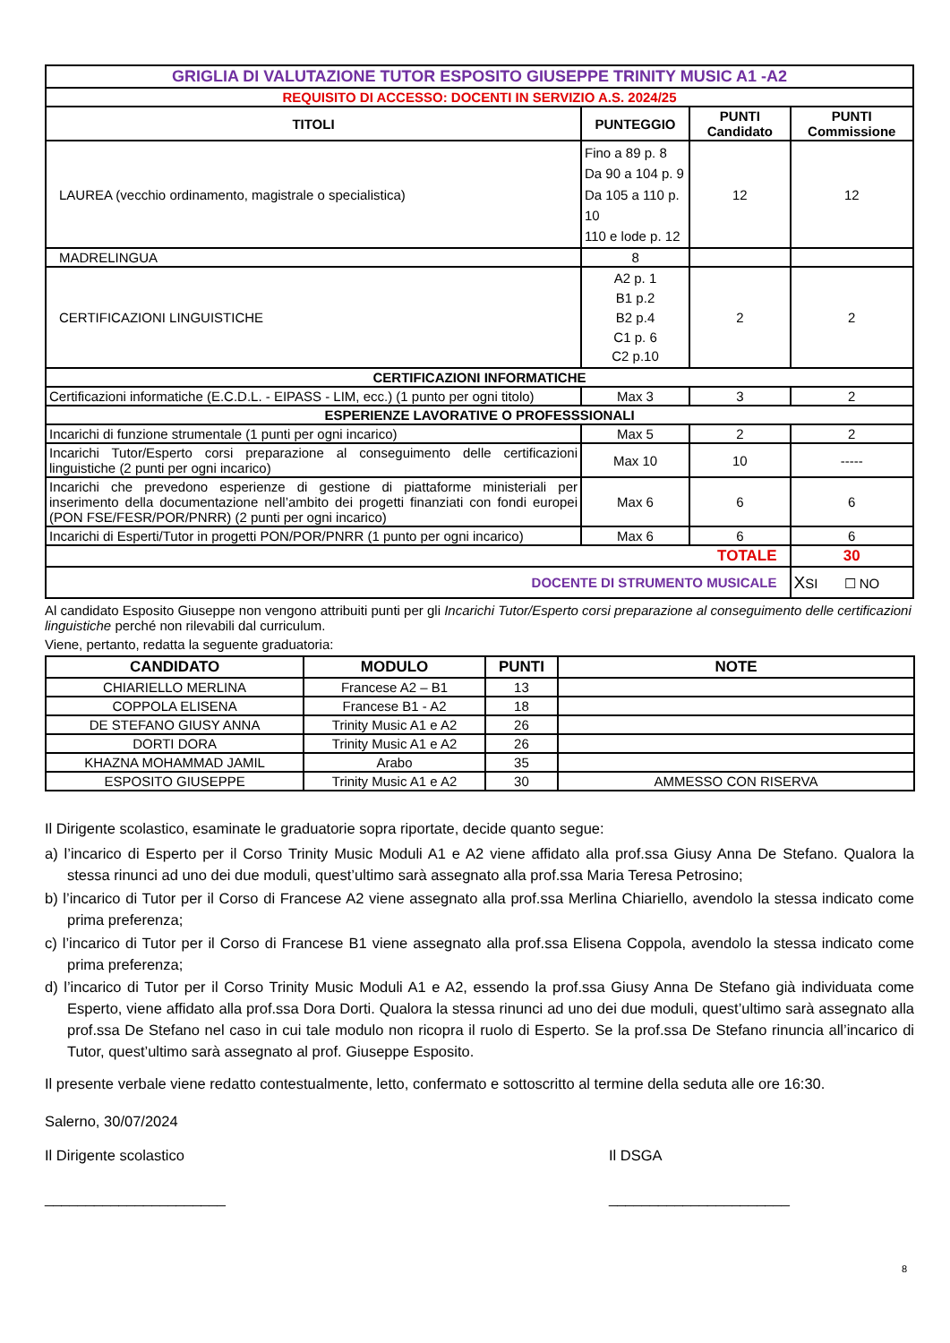| GRIGLIA DI VALUTAZIONE TUTOR ESPOSITO GIUSEPPE TRINITY MUSIC A1 -A2 | | | |
| REQUISITO DI ACCESSO: DOCENTI IN SERVIZIO A.S. 2024/25 | | | |
| TITOLI | PUNTEGGIO | PUNTI Candidato | PUNTI Commissione |
| LAUREA (vecchio ordinamento, magistrale o specialistica) | Fino a 89 p. 8 Da 90 a 104 p. 9 Da 105 a 110 p. 10 110 e lode p. 12 | 12 | 12 |
| MADRELINGUA | 8 | | |
| CERTIFICAZIONI LINGUISTICHE | A2 p. 1 B1 p.2 B2 p.4 C1 p. 6 C2 p.10 | 2 | 2 |
| CERTIFICAZIONI INFORMATICHE | | | |
| Certificazioni informatiche (E.C.D.L. - EIPASS - LIM, ecc.) (1 punto per ogni titolo) | Max 3 | 3 | 2 |
| ESPERIENZE LAVORATIVE O PROFESSSIONALI | | | |
| Incarichi di funzione strumentale (1 punti per ogni incarico) | Max 5 | 2 | 2 |
| Incarichi Tutor/Esperto corsi preparazione al conseguimento delle certificazioni linguistiche (2 punti per ogni incarico) | Max 10 | 10 | ----- |
| Incarichi che prevedono esperienze di gestione di piattaforme ministeriali per inserimento della documentazione nell’ambito dei progetti finanziati con fondi europei (PON FSE/FESR/POR/PNRR) (2 punti per ogni incarico) | Max 6 | 6 | 6 |
| Incarichi di Esperti/Tutor in progetti PON/POR/PNRR (1 punto per ogni incarico) | Max 6 | 6 | 6 |
| TOTALE | | | 30 |
| DOCENTE DI STRUMENTO MUSICALE | | | X SI ☐ NO |
Al candidato Esposito Giuseppe non vengono attribuiti punti per gli Incarichi Tutor/Esperto corsi preparazione al conseguimento delle certificazioni linguistiche perché non rilevabili dal curriculum.
Viene, pertanto, redatta la seguente graduatoria:
| CANDIDATO | MODULO | PUNTI | NOTE |
| --- | --- | --- | --- |
| CHIARIELLO MERLINA | Francese A2 – B1 | 13 | |
| COPPOLA ELISENA | Francese B1 - A2 | 18 | |
| DE STEFANO GIUSY ANNA | Trinity Music A1 e A2 | 26 | |
| DORTI DORA | Trinity Music A1 e A2 | 26 | |
| KHAZNA MOHAMMAD JAMIL | Arabo | 35 | |
| ESPOSITO GIUSEPPE | Trinity Music A1 e A2 | 30 | AMMESSO CON RISERVA |
Il Dirigente scolastico, esaminate le graduatorie sopra riportate, decide quanto segue:
a) l’incarico di Esperto per il Corso Trinity Music Moduli A1 e A2 viene affidato alla prof.ssa Giusy Anna De Stefano. Qualora la stessa rinunci ad uno dei due moduli, quest’ultimo sarà assegnato alla prof.ssa Maria Teresa Petrosino;
b) l’incarico di Tutor per il Corso di Francese A2 viene assegnato alla prof.ssa Merlina Chiariello, avendolo la stessa indicato come prima preferenza;
c) l’incarico di Tutor per il Corso di Francese B1 viene assegnato alla prof.ssa Elisena Coppola, avendolo la stessa indicato come prima preferenza;
d) l’incarico di Tutor per il Corso Trinity Music Moduli A1 e A2, essendo la prof.ssa Giusy Anna De Stefano già individuata come Esperto, viene affidato alla prof.ssa Dora Dorti. Qualora la stessa rinunci ad uno dei due moduli, quest’ultimo sarà assegnato alla prof.ssa De Stefano nel caso in cui tale modulo non ricopra il ruolo di Esperto. Se la prof.ssa De Stefano rinuncia all’incarico di Tutor, quest’ultimo sarà assegnato al prof. Giuseppe Esposito.
Il presente verbale viene redatto contestualmente, letto, confermato e sottoscritto al termine della seduta alle ore 16:30.
Salerno, 30/07/2024
Il Dirigente scolastico
______________________
Il DSGA
______________________
8